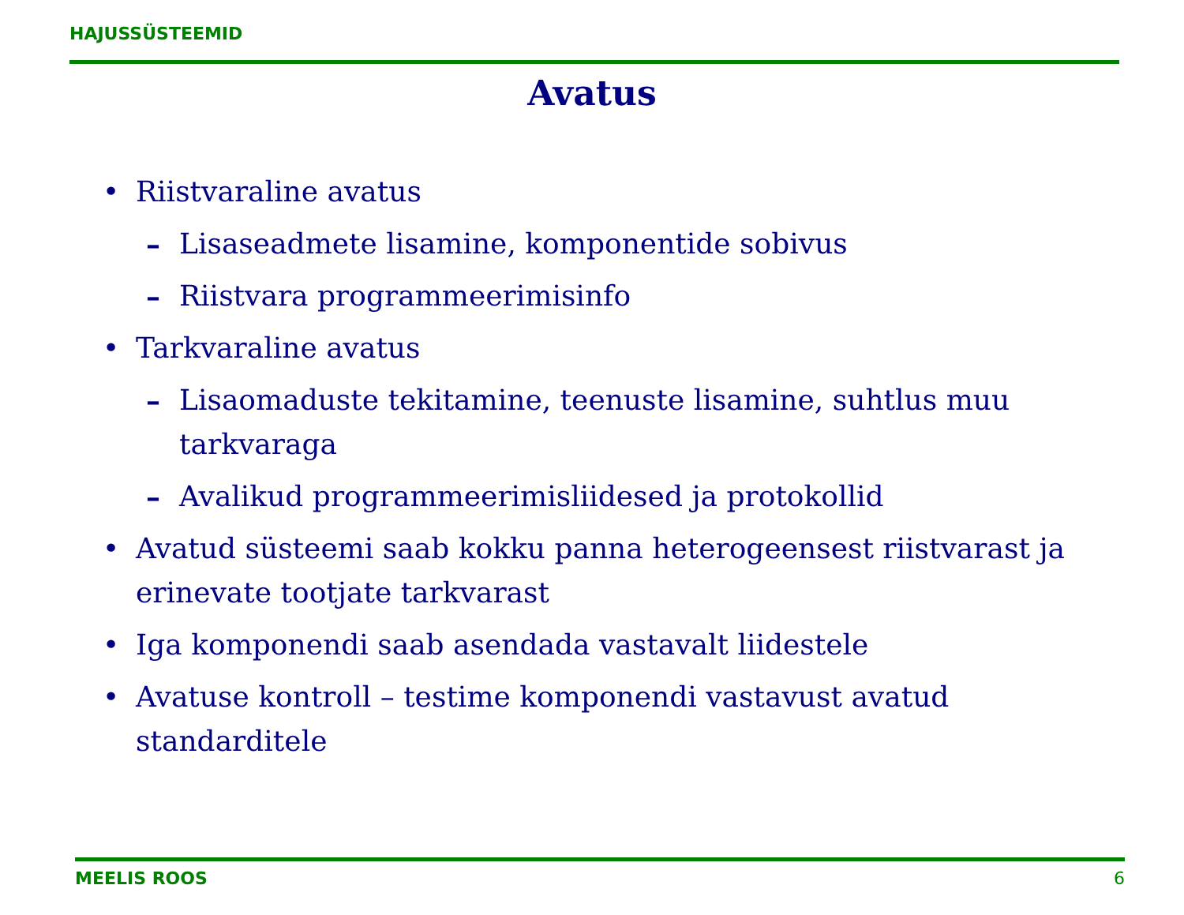HAJUSSÜSTEEMID
Avatus
• Riistvaraline avatus
– Lisaseadmete lisamine, komponentide sobivus
– Riistvara programmeerimisinfo
• Tarkvaraline avatus
– Lisaomaduste tekitamine, teenuste lisamine, suhtlus muu tarkvaraga
– Avalikud programmeerimisliidesed ja protokollid
• Avatud süsteemi saab kokku panna heterogeensest riistvarast ja erinevate tootjate tarkvarast
• Iga komponendi saab asendada vastavalt liidestele
• Avatuse kontroll – testime komponendi vastavust avatud standarditele
MEELIS ROOS 6